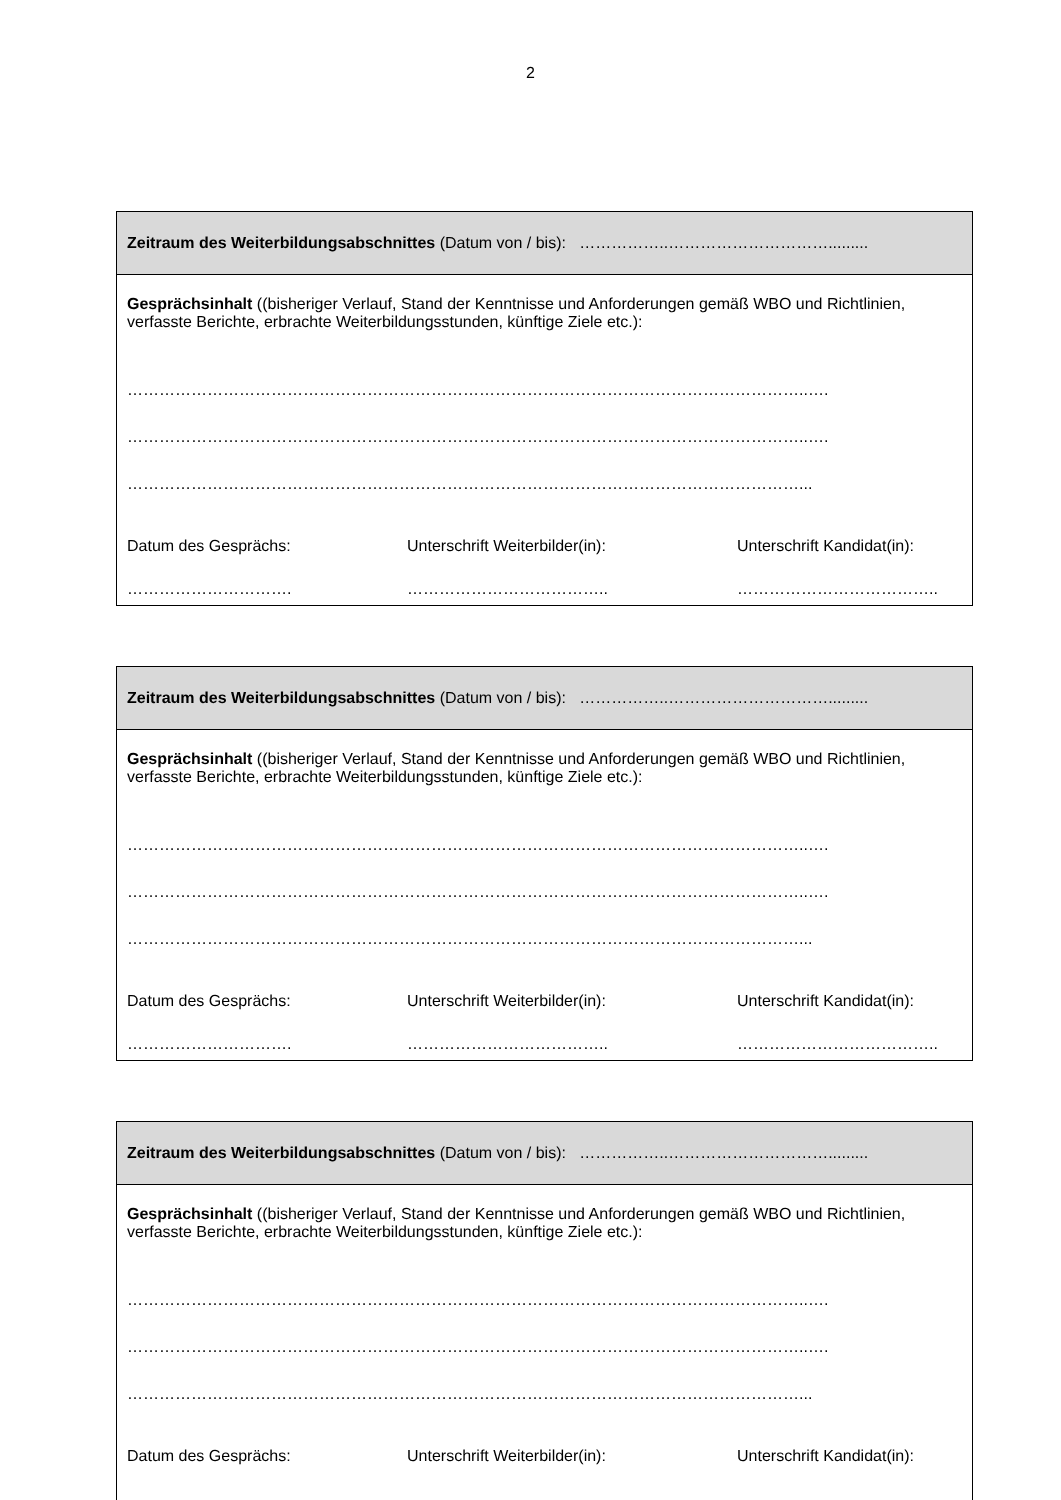2
Zeitraum des Weiterbildungsabschnittes (Datum von / bis): ……………..………………………….........
Gesprächsinhalt ((bisheriger Verlauf, Stand der Kenntnisse und Anforderungen gemäß WBO und Richtlinien, verfasste Berichte, erbrachte Weiterbildungsstunden, künftige Ziele etc.):
………………………………………………………………………………………………………………..….
………………………………………………………………………………………………………………..….
………………………………………………………………………………………………………………...
Datum des Gesprächs: Unterschrift Weiterbilder(in): Unterschrift Kandidat(in):
…………………………. ……………………………….. ………………………………..
Zeitraum des Weiterbildungsabschnittes (Datum von / bis): ……………..………………………….........
Gesprächsinhalt ((bisheriger Verlauf, Stand der Kenntnisse und Anforderungen gemäß WBO und Richtlinien, verfasste Berichte, erbrachte Weiterbildungsstunden, künftige Ziele etc.):
………………………………………………………………………………………………………………..….
………………………………………………………………………………………………………………..….
………………………………………………………………………………………………………………...
Datum des Gesprächs: Unterschrift Weiterbilder(in): Unterschrift Kandidat(in):
…………………………. ……………………………….. ………………………………..
Zeitraum des Weiterbildungsabschnittes (Datum von / bis): ……………..………………………….........
Gesprächsinhalt ((bisheriger Verlauf, Stand der Kenntnisse und Anforderungen gemäß WBO und Richtlinien, verfasste Berichte, erbrachte Weiterbildungsstunden, künftige Ziele etc.):
………………………………………………………………………………………………………………..….
………………………………………………………………………………………………………………..….
………………………………………………………………………………………………………………...
Datum des Gesprächs: Unterschrift Weiterbilder(in): Unterschrift Kandidat(in):
…………………………. ……………………………….. ………………………………..